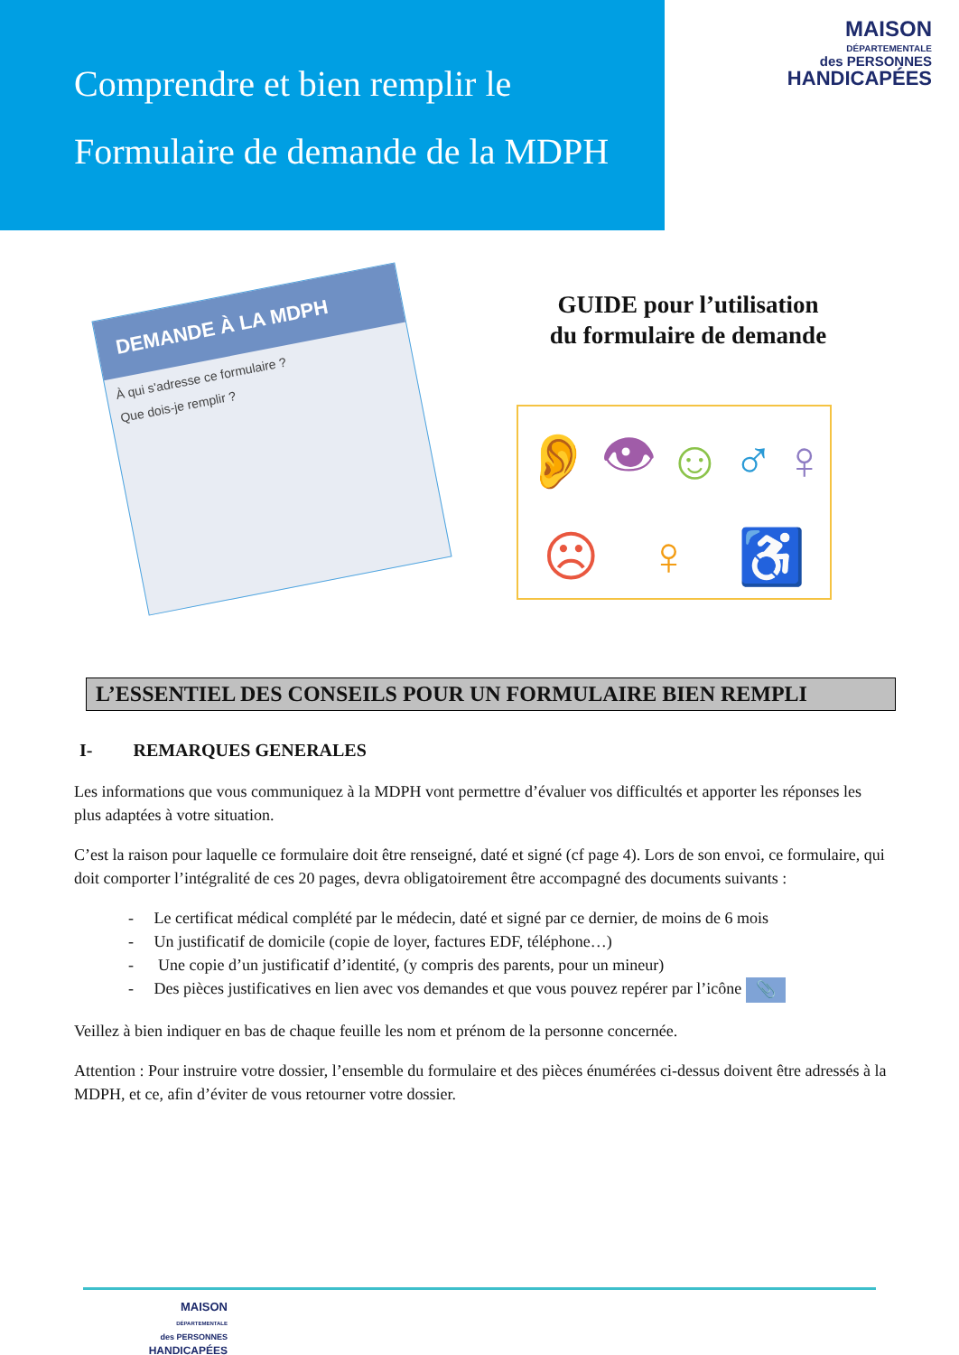Comprendre et bien remplir le
Formulaire de demande de la MDPH
MAISON
DÉPARTEMENTALE
des PERSONNES
HANDICAPÉES
DEMANDE À LA MDPH
À qui s'adresse ce formulaire ?
Que dois-je remplir ?
GUIDE pour l’utilisation
du formulaire de demande
👂 👁 ☺ ♂ ♀ ☹ ♀ ♿
L’ESSENTIEL DES CONSEILS POUR UN FORMULAIRE BIEN REMPLI
I- REMARQUES GENERALES
Les informations que vous communiquez à la MDPH vont permettre d’évaluer vos difficultés et apporter les réponses les plus adaptées à votre situation.
C’est la raison pour laquelle ce formulaire doit être renseigné, daté et signé (cf page 4). Lors de son envoi, ce formulaire, qui doit comporter l’intégralité de ces 20 pages, devra obligatoirement être accompagné des documents suivants :
- Le certificat médical complété par le médecin, daté et signé par ce dernier, de moins de 6 mois
- Un justificatif de domicile (copie de loyer, factures EDF, téléphone…)
- Une copie d’un justificatif d’identité, (y compris des parents, pour un mineur)
- Des pièces justificatives en lien avec vos demandes et que vous pouvez repérer par l’icône 📎
Veillez à bien indiquer en bas de chaque feuille les nom et prénom de la personne concernée.
Attention : Pour instruire votre dossier, l’ensemble du formulaire et des pièces énumérées ci-dessus doivent être adressés à la MDPH, et ce, afin d’éviter de vous retourner votre dossier.
MAISON
DÉPARTEMENTALE
des PERSONNES
HANDICAPÉES